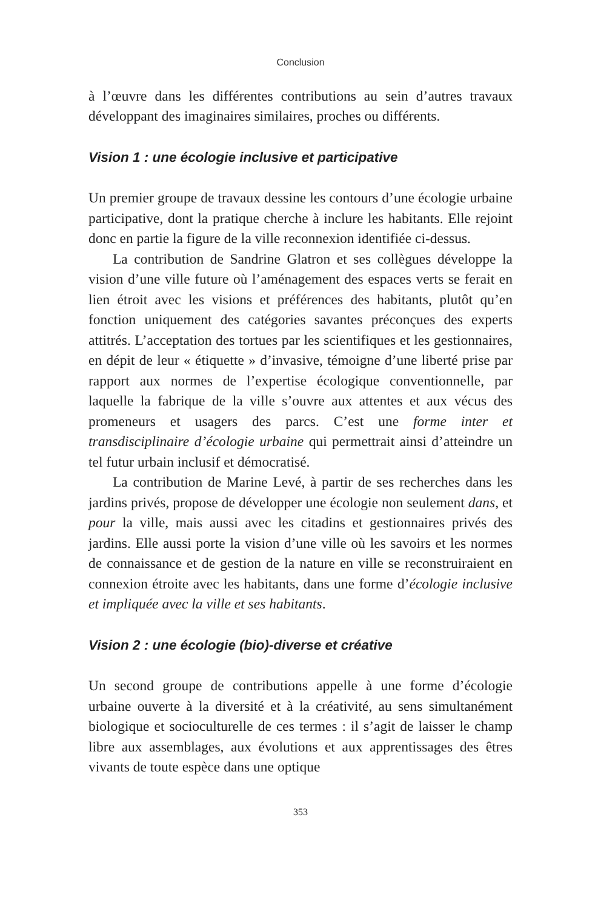Conclusion
à l’œuvre dans les différentes contributions au sein d’autres travaux développant des imaginaires similaires, proches ou différents.
Vision 1 : une écologie inclusive et participative
Un premier groupe de travaux dessine les contours d’une écologie urbaine participative, dont la pratique cherche à inclure les habitants. Elle rejoint donc en partie la figure de la ville reconnexion identifiée ci-dessus.
La contribution de Sandrine Glatron et ses collègues développe la vision d’une ville future où l’aménagement des espaces verts se ferait en lien étroit avec les visions et préférences des habitants, plutôt qu’en fonction uniquement des catégories savantes préconçues des experts attitrés. L’acceptation des tortues par les scientifiques et les gestionnaires, en dépit de leur « étiquette » d’invasive, témoigne d’une liberté prise par rapport aux normes de l’expertise écologique conventionnelle, par laquelle la fabrique de la ville s’ouvre aux attentes et aux vécus des promeneurs et usagers des parcs. C’est une forme inter et transdisciplinaire d’écologie urbaine qui permettrait ainsi d’atteindre un tel futur urbain inclusif et démocratisé.
La contribution de Marine Levé, à partir de ses recherches dans les jardins privés, propose de développer une écologie non seulement dans, et pour la ville, mais aussi avec les citadins et gestionnaires privés des jardins. Elle aussi porte la vision d’une ville où les savoirs et les normes de connaissance et de gestion de la nature en ville se reconstruiraient en connexion étroite avec les habitants, dans une forme d’écologie inclusive et impliquée avec la ville et ses habitants.
Vision 2 : une écologie (bio)-diverse et créative
Un second groupe de contributions appelle à une forme d’écologie urbaine ouverte à la diversité et à la créativité, au sens simultanément biologique et socioculturelle de ces termes : il s’agit de laisser le champ libre aux assemblages, aux évolutions et aux apprentissages des êtres vivants de toute espèce dans une optique
353